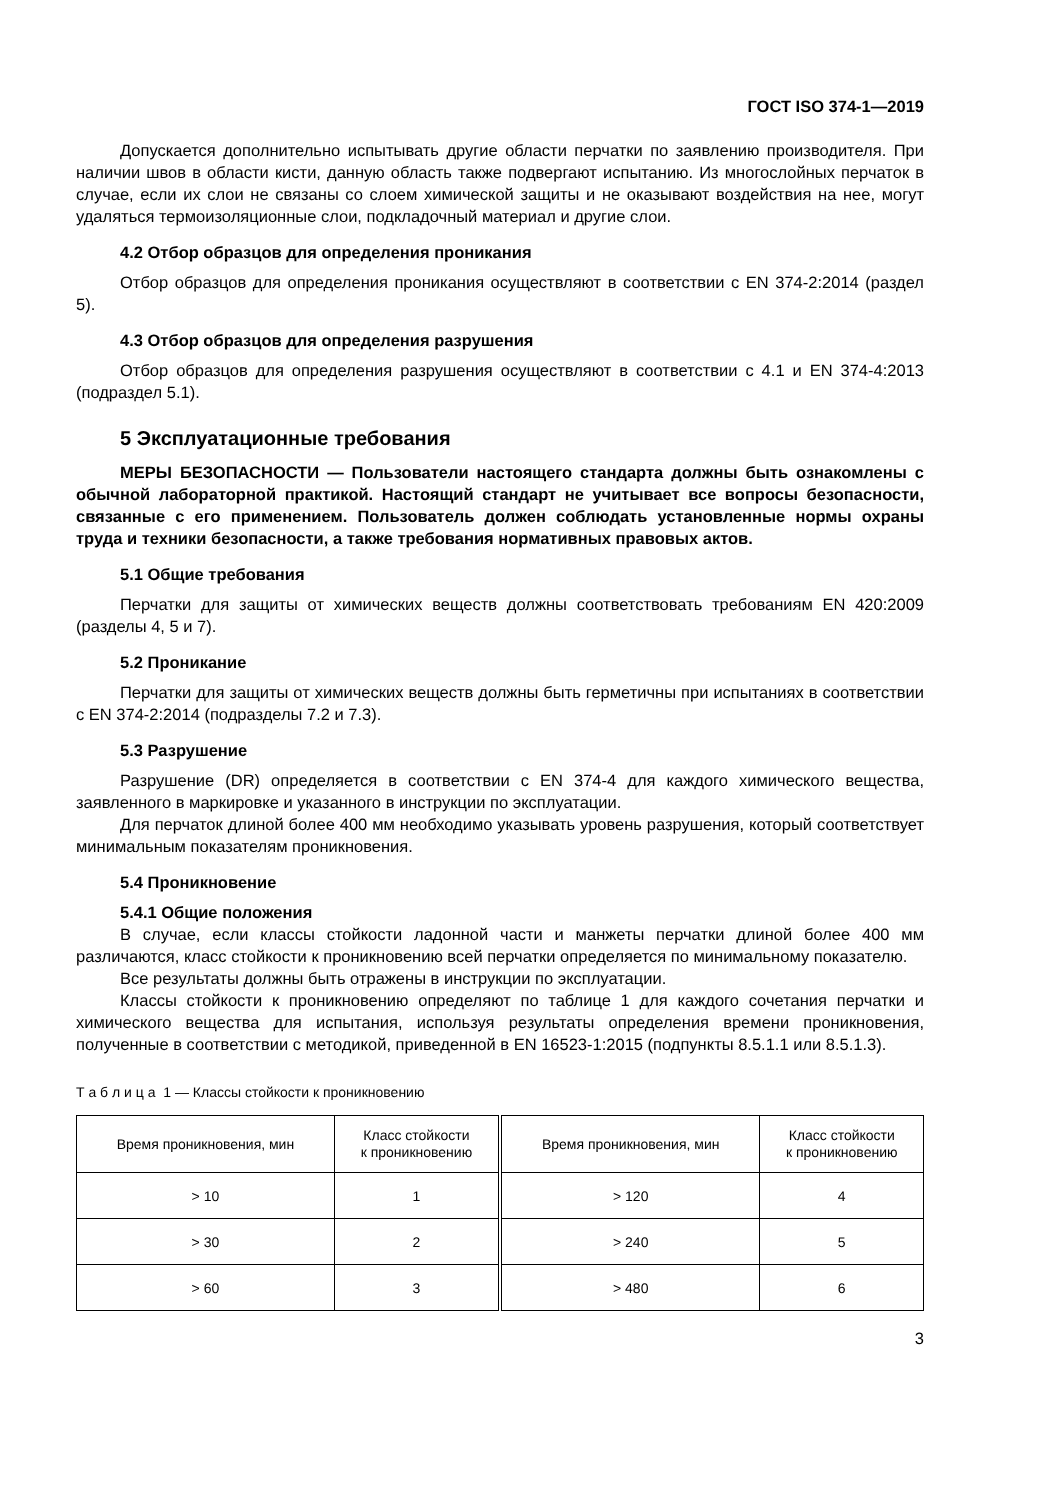ГОСТ ISO 374-1—2019
Допускается дополнительно испытывать другие области перчатки по заявлению производителя. При наличии швов в области кисти, данную область также подвергают испытанию. Из многослойных перчаток в случае, если их слои не связаны со слоем химической защиты и не оказывают воздействия на нее, могут удаляться термоизоляционные слои, подкладочный материал и другие слои.
4.2 Отбор образцов для определения проникания
Отбор образцов для определения проникания осуществляют в соответствии с EN 374-2:2014 (раздел 5).
4.3 Отбор образцов для определения разрушения
Отбор образцов для определения разрушения осуществляют в соответствии с 4.1 и EN 374-4:2013 (подраздел 5.1).
5 Эксплуатационные требования
МЕРЫ БЕЗОПАСНОСТИ — Пользователи настоящего стандарта должны быть ознакомлены с обычной лабораторной практикой. Настоящий стандарт не учитывает все вопросы безопасности, связанные с его применением. Пользователь должен соблюдать установленные нормы охраны труда и техники безопасности, а также требования нормативных правовых актов.
5.1 Общие требования
Перчатки для защиты от химических веществ должны соответствовать требованиям EN 420:2009 (разделы 4, 5 и 7).
5.2 Проникание
Перчатки для защиты от химических веществ должны быть герметичны при испытаниях в соответствии с EN 374-2:2014 (подразделы 7.2 и 7.3).
5.3 Разрушение
Разрушение (DR) определяется в соответствии с EN 374-4 для каждого химического вещества, заявленного в маркировке и указанного в инструкции по эксплуатации.
Для перчаток длиной более 400 мм необходимо указывать уровень разрушения, который соответствует минимальным показателям проникновения.
5.4 Проникновение
5.4.1 Общие положения
В случае, если классы стойкости ладонной части и манжеты перчатки длиной более 400 мм различаются, класс стойкости к проникновению всей перчатки определяется по минимальному показателю.
Все результаты должны быть отражены в инструкции по эксплуатации.
Классы стойкости к проникновению определяют по таблице 1 для каждого сочетания перчатки и химического вещества для испытания, используя результаты определения времени проникновения, полученные в соответствии с методикой, приведенной в EN 16523-1:2015 (подпункты 8.5.1.1 или 8.5.1.3).
Т а б л и ц а 1 — Классы стойкости к проникновению
| Время проникновения, мин | Класс стойкости к проникновению | Время проникновения, мин | Класс стойкости к проникновению |
| --- | --- | --- | --- |
| > 10 | 1 | > 120 | 4 |
| > 30 | 2 | > 240 | 5 |
| > 60 | 3 | > 480 | 6 |
3